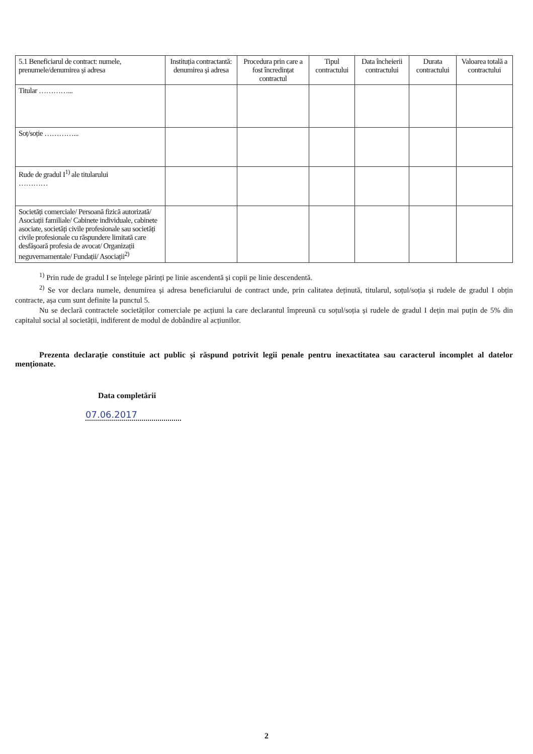| 5.1 Beneficiarul de contract: numele, prenumele/denumirea și adresa | Instituția contractantă: denumirea și adresa | Procedura prin care a fost încredințat contractul | Tipul contractului | Data încheierii contractului | Durata contractului | Valoarea totală a contractului |
| --- | --- | --- | --- | --- | --- | --- |
| Titular …………... | | | | | | |
| Soț/soție …………... | | | | | | |
| Rude de gradul I<sup>1)</sup> ale titularului ………… | | | | | | |
| Societăți comerciale/ Persoană fizică autorizată/ Asociații familiale/ Cabinete individuale, cabinete asociate, societăți civile profesionale sau societăți civile profesionale cu răspundere limitată care desfășoară profesia de avocat/ Organizații neguvernamentale/ Fundații/ Asociații<sup>2)</sup> | | | | | | |
<sup>1)</sup> Prin rude de gradul I se înțelege părinți pe linie ascendentă și copii pe linie descendentă.
<sup>2)</sup> Se vor declara numele, denumirea și adresa beneficiarului de contract unde, prin calitatea deținută, titularul, soțul/soția și rudele de gradul I obțin contracte, așa cum sunt definite la punctul 5.
Nu se declară contractele societăților comerciale pe acțiuni la care declarantul împreună cu soțul/soția și rudele de gradul I dețin mai puțin de 5% din capitalul social al societății, indiferent de modul de dobândire al acțiunilor.
Prezenta declarație constituie act public și răspund potrivit legii penale pentru inexactitatea sau caracterul incomplet al datelor menționate.
Data completării
07.06.2017
2